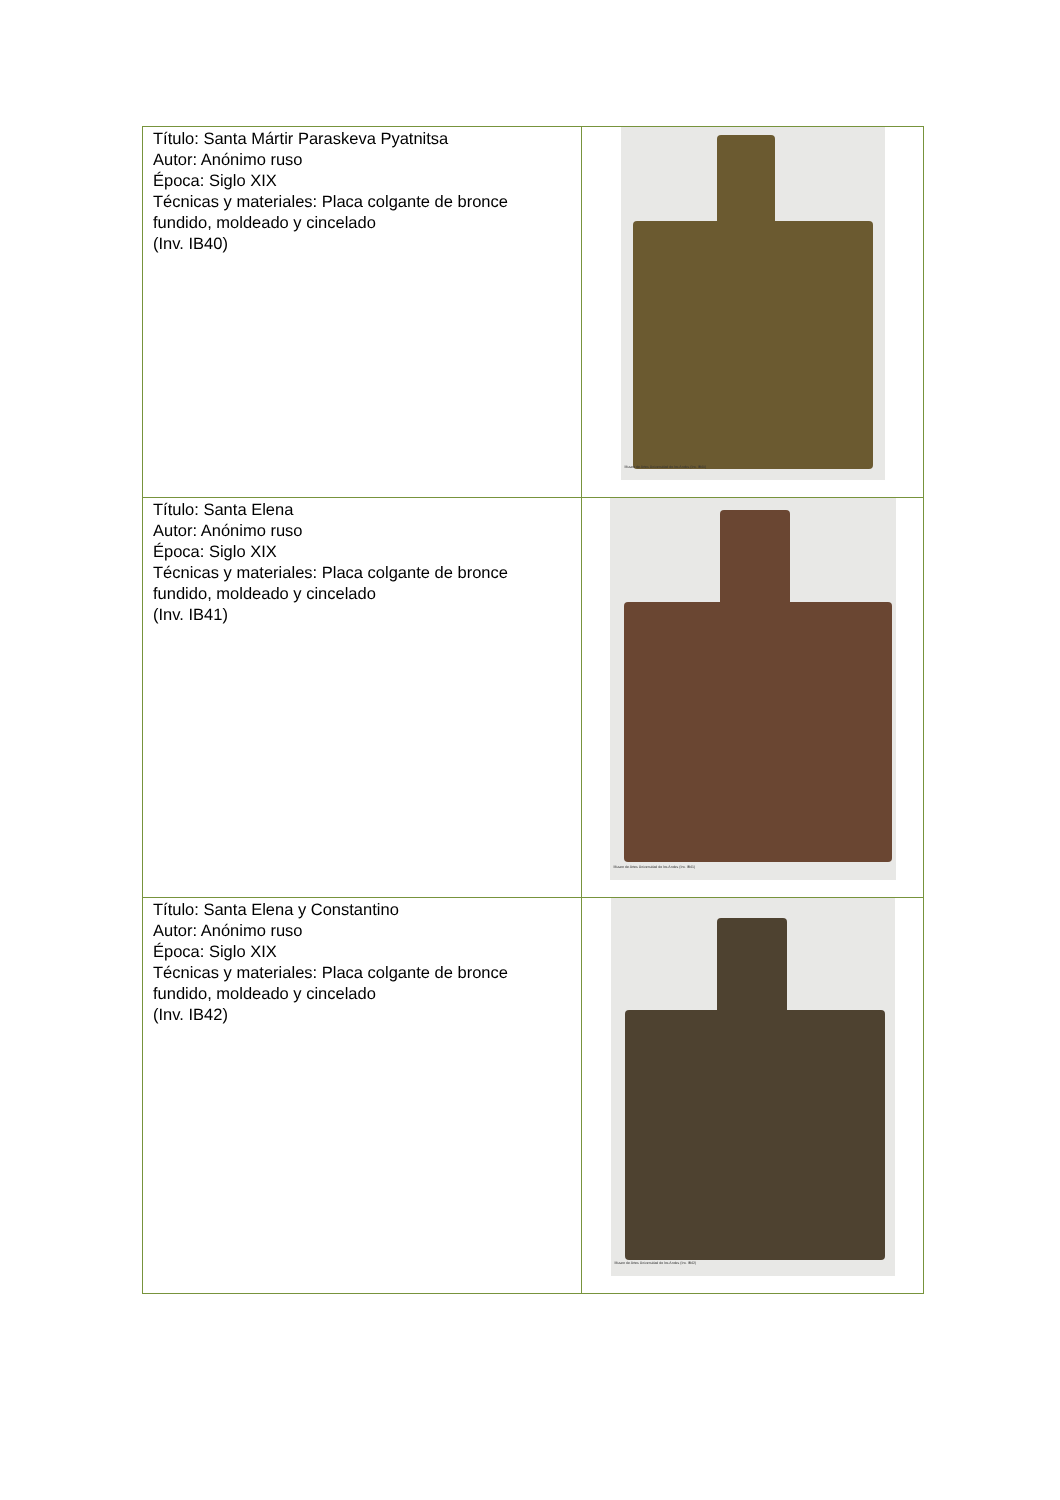| Título: Santa Mártir Paraskeva Pyatnitsa Autor: Anónimo ruso Época: Siglo XIX Técnicas y materiales: Placa colgante de bronce fundido, moldeado y cincelado (Inv. IB40) | Museo de Artes Universidad de los Andes (Inv. IB40) |
| Título: Santa Elena Autor: Anónimo ruso Época: Siglo XIX Técnicas y materiales: Placa colgante de bronce fundido, moldeado y cincelado (Inv. IB41) | Museo de Artes Universidad de los Andes (Inv. IB41) |
| Título: Santa Elena y Constantino Autor: Anónimo ruso Época: Siglo XIX Técnicas y materiales: Placa colgante de bronce fundido, moldeado y cincelado (Inv. IB42) | Museo de Artes Universidad de los Andes (Inv. IB42) |